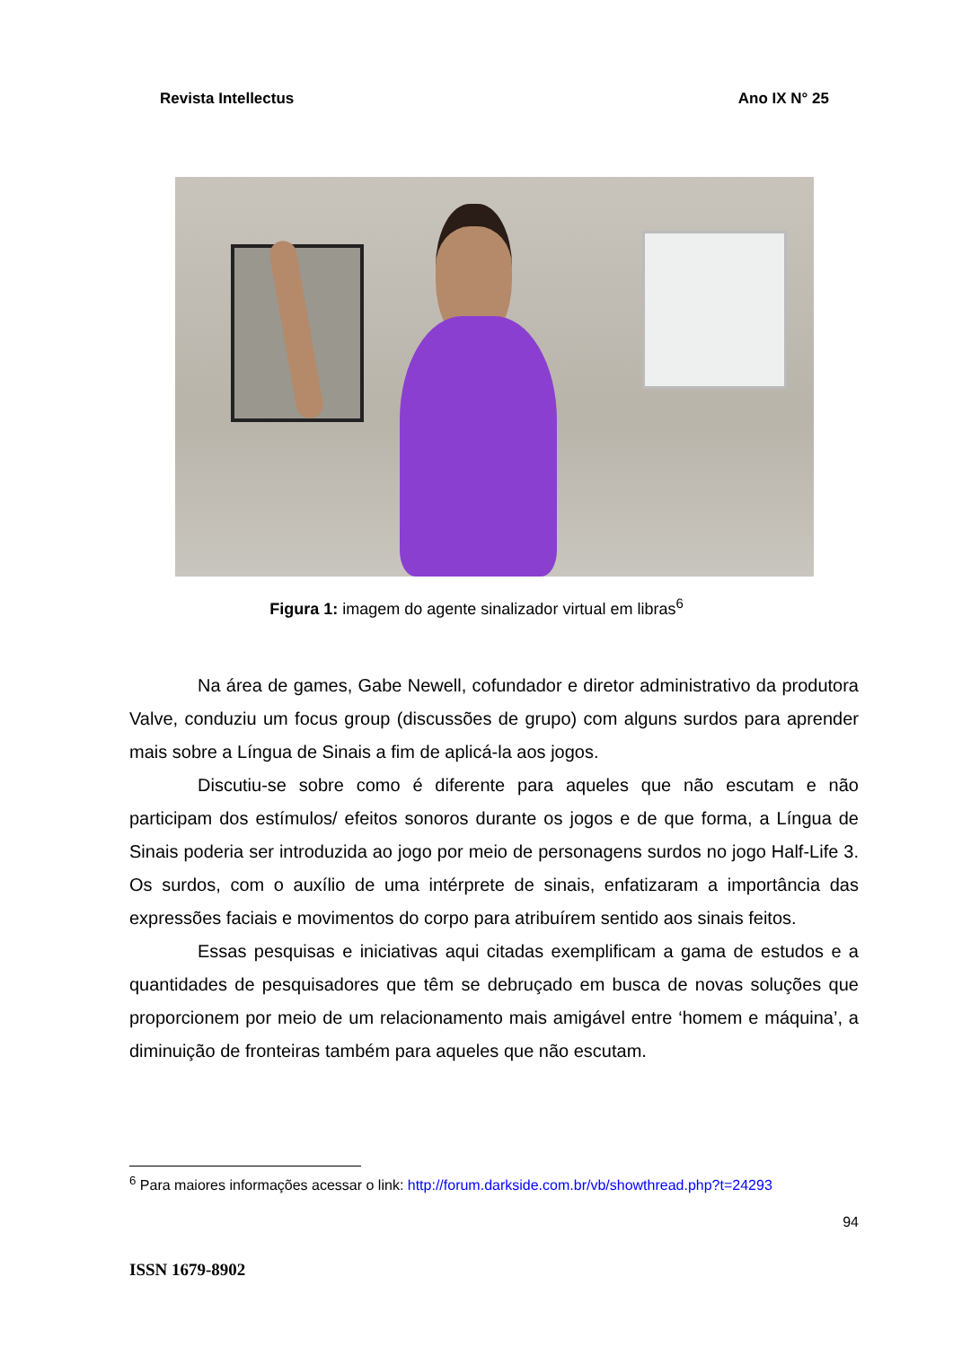Revista Intellectus Ano IX N° 25
Figura 1: imagem do agente sinalizador virtual em libras<sup>6</sup>
Na área de games, Gabe Newell, cofundador e diretor administrativo da produtora Valve, conduziu um focus group (discussões de grupo) com alguns surdos para aprender mais sobre a Língua de Sinais a fim de aplicá-la aos jogos.
Discutiu-se sobre como é diferente para aqueles que não escutam e não participam dos estímulos/ efeitos sonoros durante os jogos e de que forma, a Língua de Sinais poderia ser introduzida ao jogo por meio de personagens surdos no jogo Half-Life 3. Os surdos, com o auxílio de uma intérprete de sinais, enfatizaram a importância das expressões faciais e movimentos do corpo para atribuírem sentido aos sinais feitos.
Essas pesquisas e iniciativas aqui citadas exemplificam a gama de estudos e a quantidades de pesquisadores que têm se debruçado em busca de novas soluções que proporcionem por meio de um relacionamento mais amigável entre ‘homem e máquina’, a diminuição de fronteiras também para aqueles que não escutam.
<sup>6</sup> Para maiores informações acessar o link: http://forum.darkside.com.br/vb/showthread.php?t=24293
94
ISSN 1679-8902